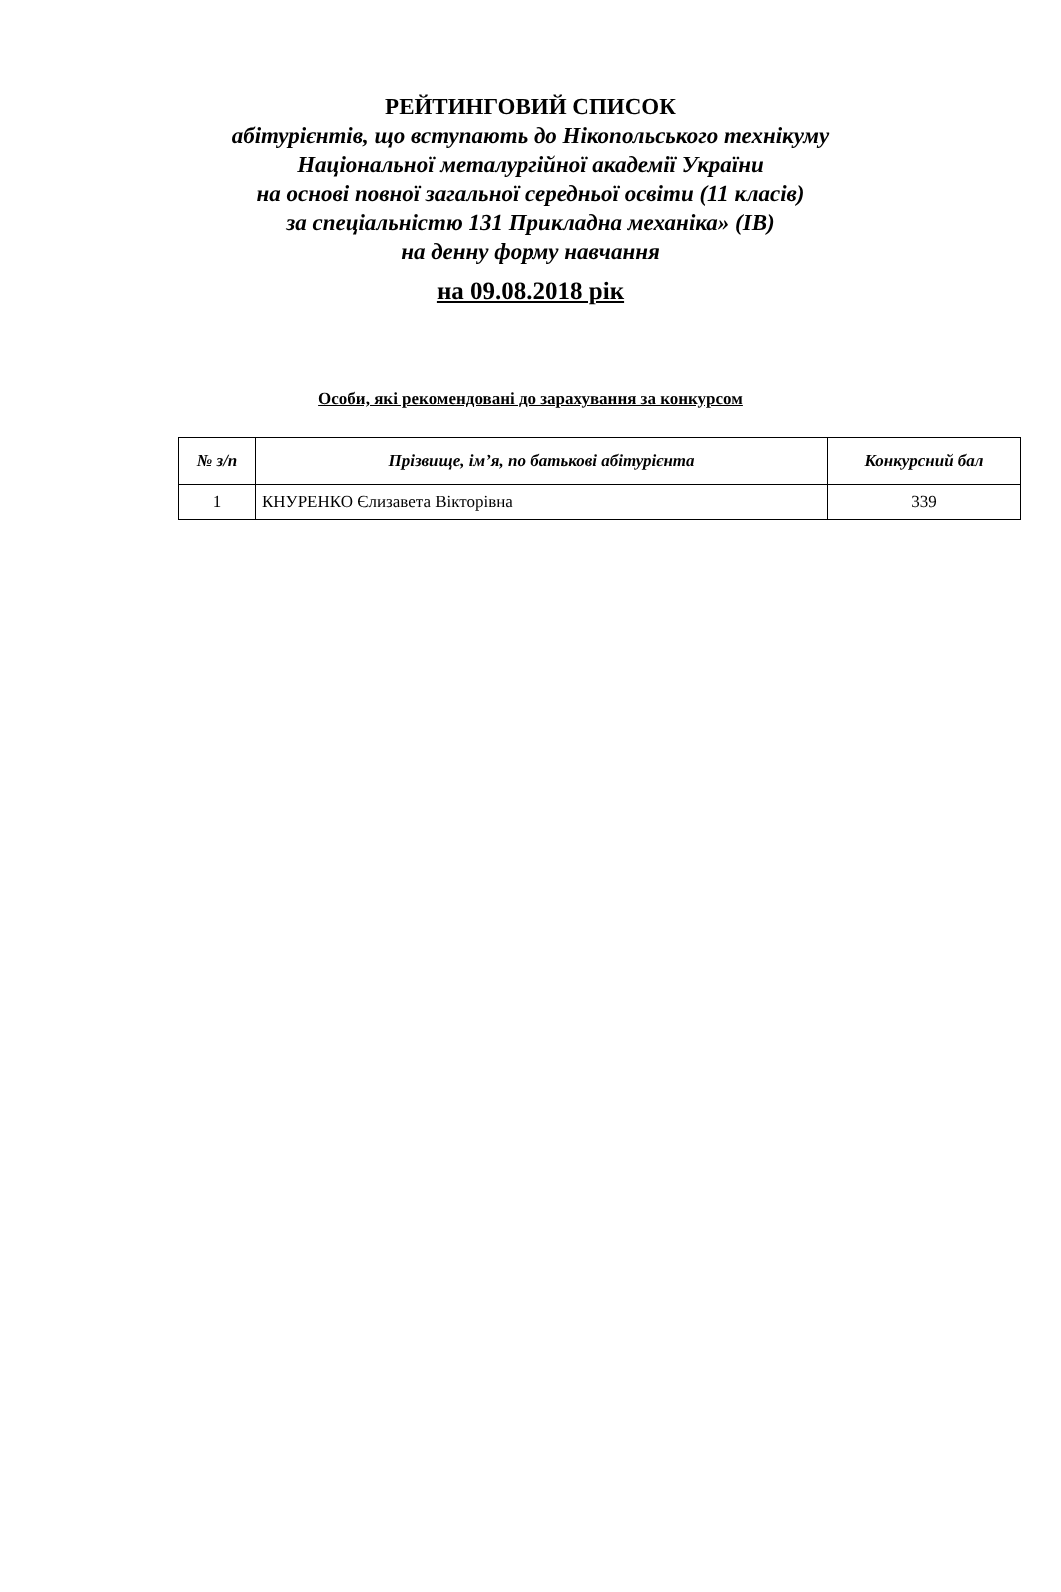РЕЙТИНГОВИЙ СПИСОК
абітурієнтів, що вступають до Нікопольського технікуму
Національної металургійної академії України
на основі повної загальної середньої освіти (11 класів)
за спеціальністю 131 Прикладна механіка» (ІВ)
на денну форму навчання
на 09.08.2018 рік
Особи, які рекомендовані до зарахування за конкурсом
| № з/п | Прізвище, ім’я, по батькові абітурієнта | Конкурсний бал |
| --- | --- | --- |
| 1 | КНУРЕНКО Єлизавета Вікторівна | 339 |